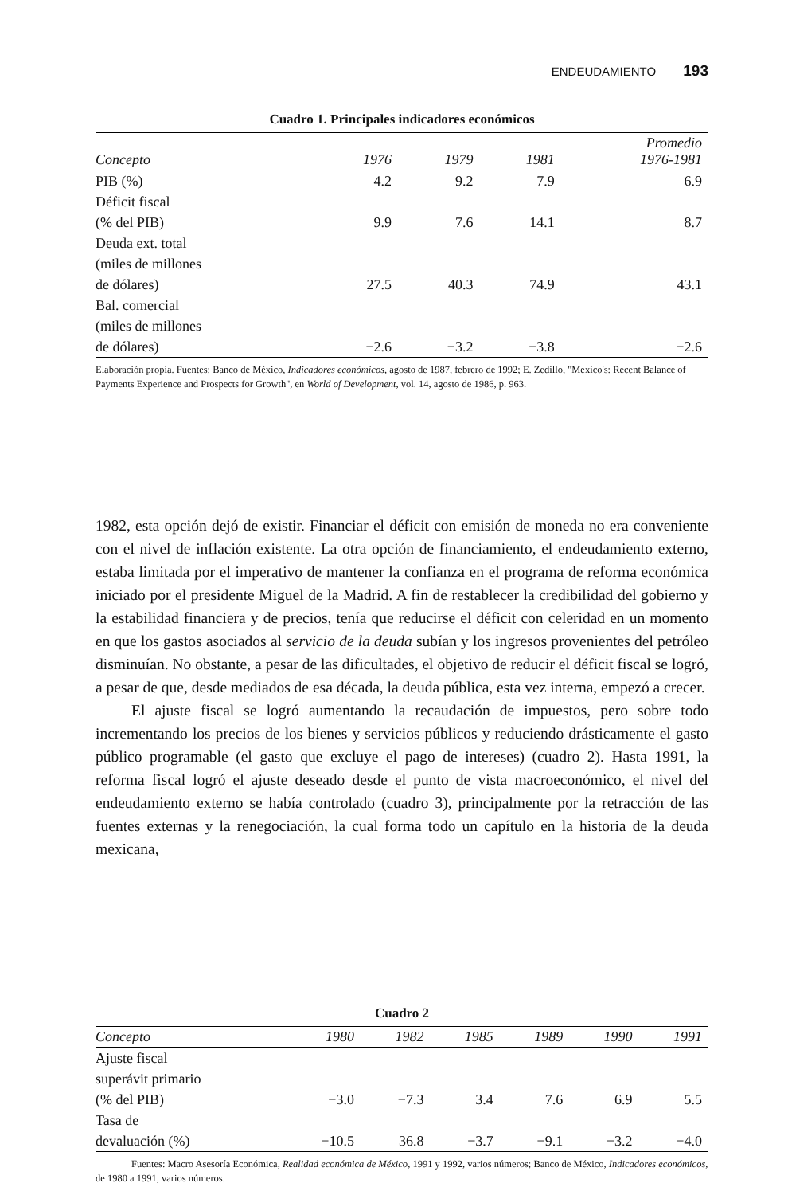ENDEUDAMIENTO 193
Cuadro 1. Principales indicadores económicos
| Concepto | 1976 | 1979 | 1981 | Promedio 1976-1981 |
| --- | --- | --- | --- | --- |
| PIB (%) | 4.2 | 9.2 | 7.9 | 6.9 |
| Déficit fiscal (% del PIB) | 9.9 | 7.6 | 14.1 | 8.7 |
| Deuda ext. total (miles de millones de dólares) | 27.5 | 40.3 | 74.9 | 43.1 |
| Bal. comercial (miles de millones de dólares) | −2.6 | −3.2 | −3.8 | −2.6 |
Elaboración propia. Fuentes: Banco de México, Indicadores económicos, agosto de 1987, febrero de 1992; E. Zedillo, "Mexico's: Recent Balance of Payments Experience and Prospects for Growth", en World of Development, vol. 14, agosto de 1986, p. 963.
1982, esta opción dejó de existir. Financiar el déficit con emisión de moneda no era conveniente con el nivel de inflación existente. La otra opción de financiamiento, el endeudamiento externo, estaba limitada por el imperativo de mantener la confianza en el programa de reforma económica iniciado por el presidente Miguel de la Madrid. A fin de restablecer la credibilidad del gobierno y la estabilidad financiera y de precios, tenía que reducirse el déficit con celeridad en un momento en que los gastos asociados al servicio de la deuda subían y los ingresos provenientes del petróleo disminuían. No obstante, a pesar de las dificultades, el objetivo de reducir el déficit fiscal se logró, a pesar de que, desde mediados de esa década, la deuda pública, esta vez interna, empezó a crecer.
El ajuste fiscal se logró aumentando la recaudación de impuestos, pero sobre todo incrementando los precios de los bienes y servicios públicos y reduciendo drásticamente el gasto público programable (el gasto que excluye el pago de intereses) (cuadro 2). Hasta 1991, la reforma fiscal logró el ajuste deseado desde el punto de vista macroeconómico, el nivel del endeudamiento externo se había controlado (cuadro 3), principalmente por la retracción de las fuentes externas y la renegociación, la cual forma todo un capítulo en la historia de la deuda mexicana,
Cuadro 2
| Concepto | 1980 | 1982 | 1985 | 1989 | 1990 | 1991 |
| --- | --- | --- | --- | --- | --- | --- |
| Ajuste fiscal superávit primario (% del PIB) | −3.0 | −7.3 | 3.4 | 7.6 | 6.9 | 5.5 |
| Tasa de devaluación (%) | −10.5 | 36.8 | −3.7 | −9.1 | −3.2 | −4.0 |
Fuentes: Macro Asesoría Económica, Realidad económica de México, 1991 y 1992, varios números; Banco de México, Indicadores económicos, de 1980 a 1991, varios números.